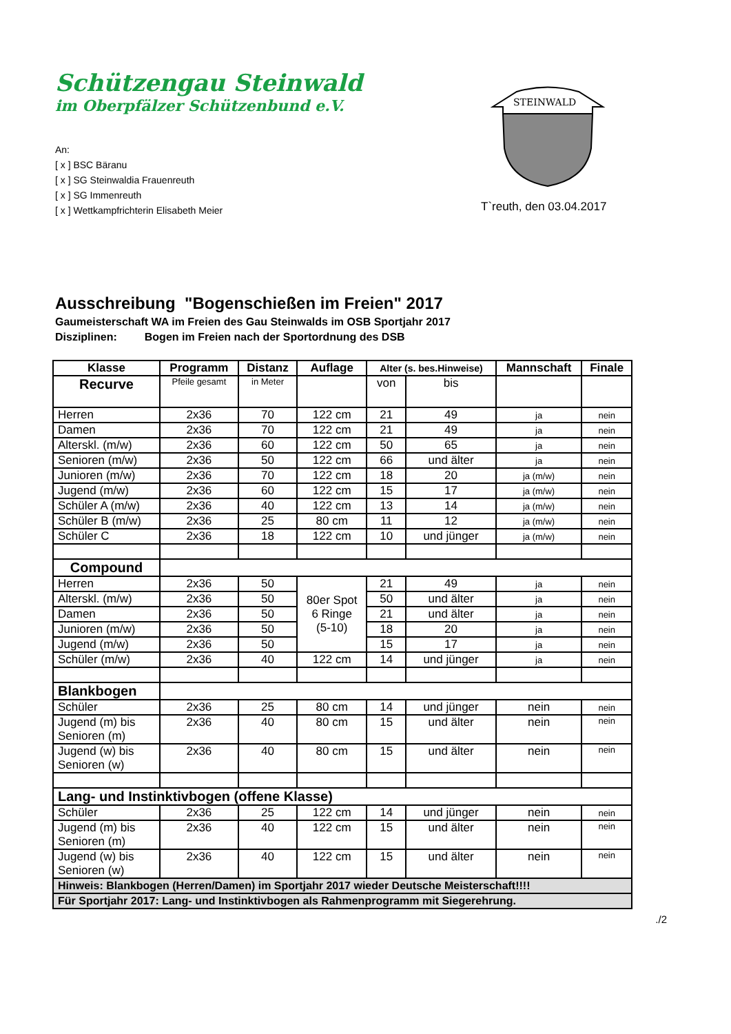Schützengau Steinwald
im Oberpfälzer Schützenbund e.V.
An:
[ x ] BSC Bäranu
[ x ] SG Steinwaldia Frauenreuth
[ x ] SG Immenreuth
[ x ] Wettkampfrichterin Elisabeth Meier
STEINWALD
T`reuth, den 03.04.2017
Ausschreibung "Bogenschießen im Freien" 2017
Gaumeisterschaft WA im Freien des Gau Steinwalds im OSB Sportjahr 2017
Disziplinen: Bogen im Freien nach der Sportordnung des DSB
| Klasse | Programm | Distanz | Auflage | Alter (s. bes.Hinweise) | | Mannschaft | Finale |
| --- | --- | --- | --- | --- | --- | --- | --- |
| Recurve | Pfeile gesamt | in Meter | | von | bis | | |
| Herren | 2x36 | 70 | 122 cm | 21 | 49 | ja | nein |
| Damen | 2x36 | 70 | 122 cm | 21 | 49 | ja | nein |
| Alterskl. (m/w) | 2x36 | 60 | 122 cm | 50 | 65 | ja | nein |
| Senioren (m/w) | 2x36 | 50 | 122 cm | 66 | und älter | ja | nein |
| Junioren (m/w) | 2x36 | 70 | 122 cm | 18 | 20 | ja (m/w) | nein |
| Jugend (m/w) | 2x36 | 60 | 122 cm | 15 | 17 | ja (m/w) | nein |
| Schüler A (m/w) | 2x36 | 40 | 122 cm | 13 | 14 | ja (m/w) | nein |
| Schüler B (m/w) | 2x36 | 25 | 80 cm | 11 | 12 | ja (m/w) | nein |
| Schüler C | 2x36 | 18 | 122 cm | 10 | und jünger | ja (m/w) | nein |
| Compound | | | | | | | |
| Herren | 2x36 | 50 | 80er Spot 6 Ringe (5-10) | 21 | 49 | ja | nein |
| Alterskl. (m/w) | 2x36 | 50 | | 50 | und älter | ja | nein |
| Damen | 2x36 | 50 | | 21 | und älter | ja | nein |
| Junioren (m/w) | 2x36 | 50 | | 18 | 20 | ja | nein |
| Jugend (m/w) | 2x36 | 50 | | 15 | 17 | ja | nein |
| Schüler (m/w) | 2x36 | 40 | 122 cm | 14 | und jünger | ja | nein |
| Blankbogen | | | | | | | |
| Schüler | 2x36 | 25 | 80 cm | 14 | und jünger | nein | nein |
| Jugend (m) bis Senioren (m) | 2x36 | 40 | 80 cm | 15 | und älter | nein | nein |
| Jugend (w) bis Senioren (w) | 2x36 | 40 | 80 cm | 15 | und älter | nein | nein |
| Lang- und Instinktivbogen (offene Klasse) | | | | | | | |
| Schüler | 2x36 | 25 | 122 cm | 14 | und jünger | nein | nein |
| Jugend (m) bis Senioren (m) | 2x36 | 40 | 122 cm | 15 | und älter | nein | nein |
| Jugend (w) bis Senioren (w) | 2x36 | 40 | 122 cm | 15 | und älter | nein | nein |
| Hinweis: Blankbogen (Herren/Damen) im Sportjahr 2017 wieder Deutsche Meisterschaft!!!! | | | | | | | |
| Für Sportjahr 2017: Lang- und Instinktivbogen als Rahmenprogramm mit Siegerehrung. | | | | | | | |
./2